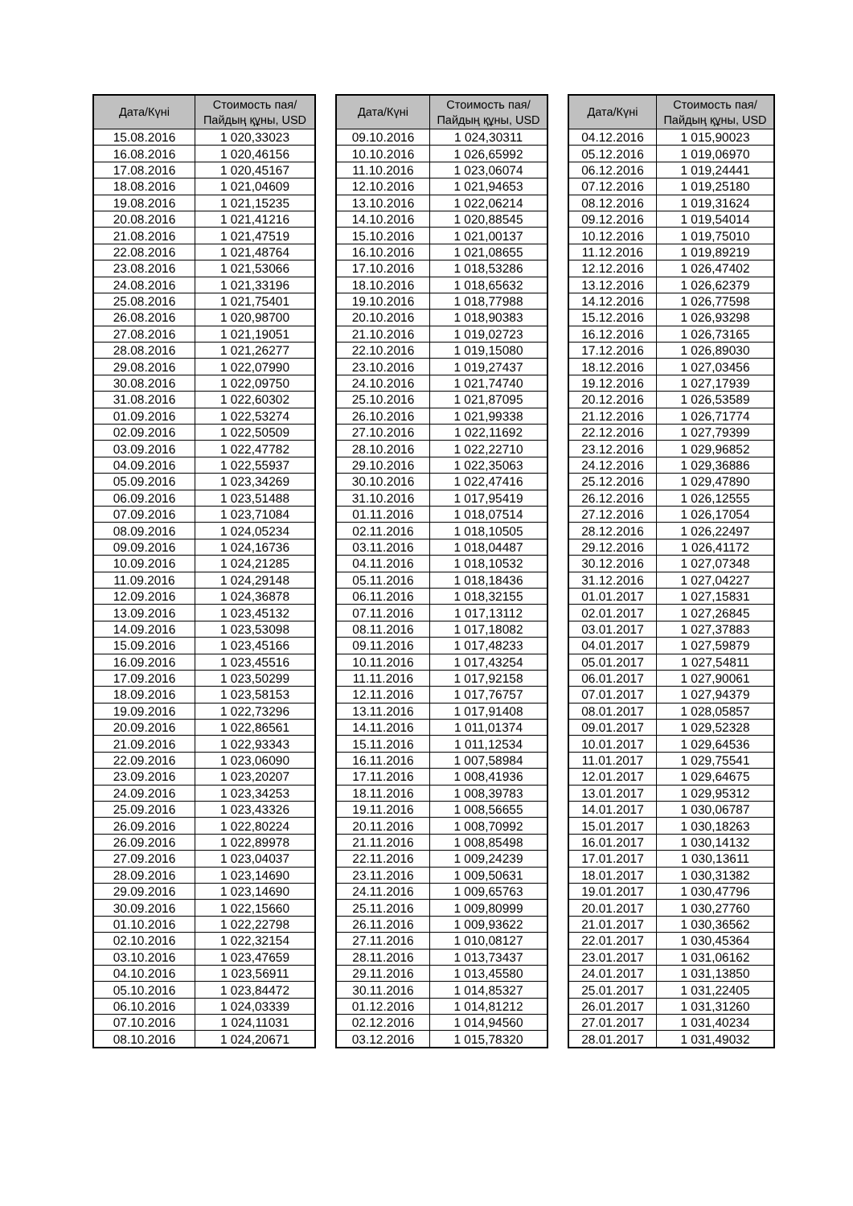| Дата/Күні | Стоимость пая/ Пайдың құны, USD |
| --- | --- |
| 15.08.2016 | 1 020,33023 |
| 16.08.2016 | 1 020,46156 |
| 17.08.2016 | 1 020,45167 |
| 18.08.2016 | 1 021,04609 |
| 19.08.2016 | 1 021,15235 |
| 20.08.2016 | 1 021,41216 |
| 21.08.2016 | 1 021,47519 |
| 22.08.2016 | 1 021,48764 |
| 23.08.2016 | 1 021,53066 |
| 24.08.2016 | 1 021,33196 |
| 25.08.2016 | 1 021,75401 |
| 26.08.2016 | 1 020,98700 |
| 27.08.2016 | 1 021,19051 |
| 28.08.2016 | 1 021,26277 |
| 29.08.2016 | 1 022,07990 |
| 30.08.2016 | 1 022,09750 |
| 31.08.2016 | 1 022,60302 |
| 01.09.2016 | 1 022,53274 |
| 02.09.2016 | 1 022,50509 |
| 03.09.2016 | 1 022,47782 |
| 04.09.2016 | 1 022,55937 |
| 05.09.2016 | 1 023,34269 |
| 06.09.2016 | 1 023,51488 |
| 07.09.2016 | 1 023,71084 |
| 08.09.2016 | 1 024,05234 |
| 09.09.2016 | 1 024,16736 |
| 10.09.2016 | 1 024,21285 |
| 11.09.2016 | 1 024,29148 |
| 12.09.2016 | 1 024,36878 |
| 13.09.2016 | 1 023,45132 |
| 14.09.2016 | 1 023,53098 |
| 15.09.2016 | 1 023,45166 |
| 16.09.2016 | 1 023,45516 |
| 17.09.2016 | 1 023,50299 |
| 18.09.2016 | 1 023,58153 |
| 19.09.2016 | 1 022,73296 |
| 20.09.2016 | 1 022,86561 |
| 21.09.2016 | 1 022,93343 |
| 22.09.2016 | 1 023,06090 |
| 23.09.2016 | 1 023,20207 |
| 24.09.2016 | 1 023,34253 |
| 25.09.2016 | 1 023,43326 |
| 26.09.2016 | 1 022,80224 |
| 26.09.2016 | 1 022,89978 |
| 27.09.2016 | 1 023,04037 |
| 28.09.2016 | 1 023,14690 |
| 29.09.2016 | 1 023,14690 |
| 30.09.2016 | 1 022,15660 |
| 01.10.2016 | 1 022,22798 |
| 02.10.2016 | 1 022,32154 |
| 03.10.2016 | 1 023,47659 |
| 04.10.2016 | 1 023,56911 |
| 05.10.2016 | 1 023,84472 |
| 06.10.2016 | 1 024,03339 |
| 07.10.2016 | 1 024,11031 |
| 08.10.2016 | 1 024,20671 |
| Дата/Күні | Стоимость пая/ Пайдың құны, USD |
| --- | --- |
| 09.10.2016 | 1 024,30311 |
| 10.10.2016 | 1 026,65992 |
| 11.10.2016 | 1 023,06074 |
| 12.10.2016 | 1 021,94653 |
| 13.10.2016 | 1 022,06214 |
| 14.10.2016 | 1 020,88545 |
| 15.10.2016 | 1 021,00137 |
| 16.10.2016 | 1 021,08655 |
| 17.10.2016 | 1 018,53286 |
| 18.10.2016 | 1 018,65632 |
| 19.10.2016 | 1 018,77988 |
| 20.10.2016 | 1 018,90383 |
| 21.10.2016 | 1 019,02723 |
| 22.10.2016 | 1 019,15080 |
| 23.10.2016 | 1 019,27437 |
| 24.10.2016 | 1 021,74740 |
| 25.10.2016 | 1 021,87095 |
| 26.10.2016 | 1 021,99338 |
| 27.10.2016 | 1 022,11692 |
| 28.10.2016 | 1 022,22710 |
| 29.10.2016 | 1 022,35063 |
| 30.10.2016 | 1 022,47416 |
| 31.10.2016 | 1 017,95419 |
| 01.11.2016 | 1 018,07514 |
| 02.11.2016 | 1 018,10505 |
| 03.11.2016 | 1 018,04487 |
| 04.11.2016 | 1 018,10532 |
| 05.11.2016 | 1 018,18436 |
| 06.11.2016 | 1 018,32155 |
| 07.11.2016 | 1 017,13112 |
| 08.11.2016 | 1 017,18082 |
| 09.11.2016 | 1 017,48233 |
| 10.11.2016 | 1 017,43254 |
| 11.11.2016 | 1 017,92158 |
| 12.11.2016 | 1 017,76757 |
| 13.11.2016 | 1 017,91408 |
| 14.11.2016 | 1 011,01374 |
| 15.11.2016 | 1 011,12534 |
| 16.11.2016 | 1 007,58984 |
| 17.11.2016 | 1 008,41936 |
| 18.11.2016 | 1 008,39783 |
| 19.11.2016 | 1 008,56655 |
| 20.11.2016 | 1 008,70992 |
| 21.11.2016 | 1 008,85498 |
| 22.11.2016 | 1 009,24239 |
| 23.11.2016 | 1 009,50631 |
| 24.11.2016 | 1 009,65763 |
| 25.11.2016 | 1 009,80999 |
| 26.11.2016 | 1 009,93622 |
| 27.11.2016 | 1 010,08127 |
| 28.11.2016 | 1 013,73437 |
| 29.11.2016 | 1 013,45580 |
| 30.11.2016 | 1 014,85327 |
| 01.12.2016 | 1 014,81212 |
| 02.12.2016 | 1 014,94560 |
| 03.12.2016 | 1 015,78320 |
| Дата/Күні | Стоимость пая/ Пайдың құны, USD |
| --- | --- |
| 04.12.2016 | 1 015,90023 |
| 05.12.2016 | 1 019,06970 |
| 06.12.2016 | 1 019,24441 |
| 07.12.2016 | 1 019,25180 |
| 08.12.2016 | 1 019,31624 |
| 09.12.2016 | 1 019,54014 |
| 10.12.2016 | 1 019,75010 |
| 11.12.2016 | 1 019,89219 |
| 12.12.2016 | 1 026,47402 |
| 13.12.2016 | 1 026,62379 |
| 14.12.2016 | 1 026,77598 |
| 15.12.2016 | 1 026,93298 |
| 16.12.2016 | 1 026,73165 |
| 17.12.2016 | 1 026,89030 |
| 18.12.2016 | 1 027,03456 |
| 19.12.2016 | 1 027,17939 |
| 20.12.2016 | 1 026,53589 |
| 21.12.2016 | 1 026,71774 |
| 22.12.2016 | 1 027,79399 |
| 23.12.2016 | 1 029,96852 |
| 24.12.2016 | 1 029,36886 |
| 25.12.2016 | 1 029,47890 |
| 26.12.2016 | 1 026,12555 |
| 27.12.2016 | 1 026,17054 |
| 28.12.2016 | 1 026,22497 |
| 29.12.2016 | 1 026,41172 |
| 30.12.2016 | 1 027,07348 |
| 31.12.2016 | 1 027,04227 |
| 01.01.2017 | 1 027,15831 |
| 02.01.2017 | 1 027,26845 |
| 03.01.2017 | 1 027,37883 |
| 04.01.2017 | 1 027,59879 |
| 05.01.2017 | 1 027,54811 |
| 06.01.2017 | 1 027,90061 |
| 07.01.2017 | 1 027,94379 |
| 08.01.2017 | 1 028,05857 |
| 09.01.2017 | 1 029,52328 |
| 10.01.2017 | 1 029,64536 |
| 11.01.2017 | 1 029,75541 |
| 12.01.2017 | 1 029,64675 |
| 13.01.2017 | 1 029,95312 |
| 14.01.2017 | 1 030,06787 |
| 15.01.2017 | 1 030,18263 |
| 16.01.2017 | 1 030,14132 |
| 17.01.2017 | 1 030,13611 |
| 18.01.2017 | 1 030,31382 |
| 19.01.2017 | 1 030,47796 |
| 20.01.2017 | 1 030,27760 |
| 21.01.2017 | 1 030,36562 |
| 22.01.2017 | 1 030,45364 |
| 23.01.2017 | 1 031,06162 |
| 24.01.2017 | 1 031,13850 |
| 25.01.2017 | 1 031,22405 |
| 26.01.2017 | 1 031,31260 |
| 27.01.2017 | 1 031,40234 |
| 28.01.2017 | 1 031,49032 |